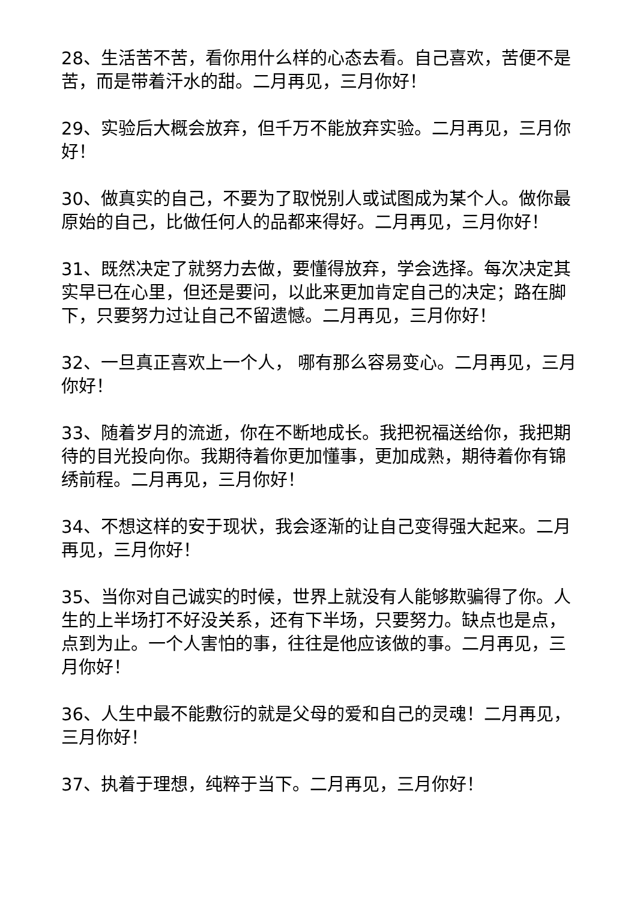28、生活苦不苦，看你用什么样的心态去看。自己喜欢，苦便不是苦，而是带着汗水的甜。二月再见，三月你好！
29、实验后大概会放弃，但千万不能放弃实验。二月再见，三月你好！
30、做真实的自己，不要为了取悦别人或试图成为某个人。做你最原始的自己，比做任何人的品都来得好。二月再见，三月你好！
31、既然决定了就努力去做，要懂得放弃，学会选择。每次决定其实早已在心里，但还是要问，以此来更加肯定自己的决定；路在脚下，只要努力过让自己不留遗憾。二月再见，三月你好！
32、一旦真正喜欢上一个人， 哪有那么容易变心。二月再见，三月你好！
33、随着岁月的流逝，你在不断地成长。我把祝福送给你，我把期待的目光投向你。我期待着你更加懂事，更加成熟，期待着你有锦绣前程。二月再见，三月你好！
34、不想这样的安于现状，我会逐渐的让自己变得强大起来。二月再见，三月你好！
35、当你对自己诚实的时候，世界上就没有人能够欺骗得了你。人生的上半场打不好没关系，还有下半场，只要努力。缺点也是点，点到为止。一个人害怕的事，往往是他应该做的事。二月再见，三月你好！
36、人生中最不能敷衍的就是父母的爱和自己的灵魂！二月再见，三月你好！
37、执着于理想，纯粹于当下。二月再见，三月你好！